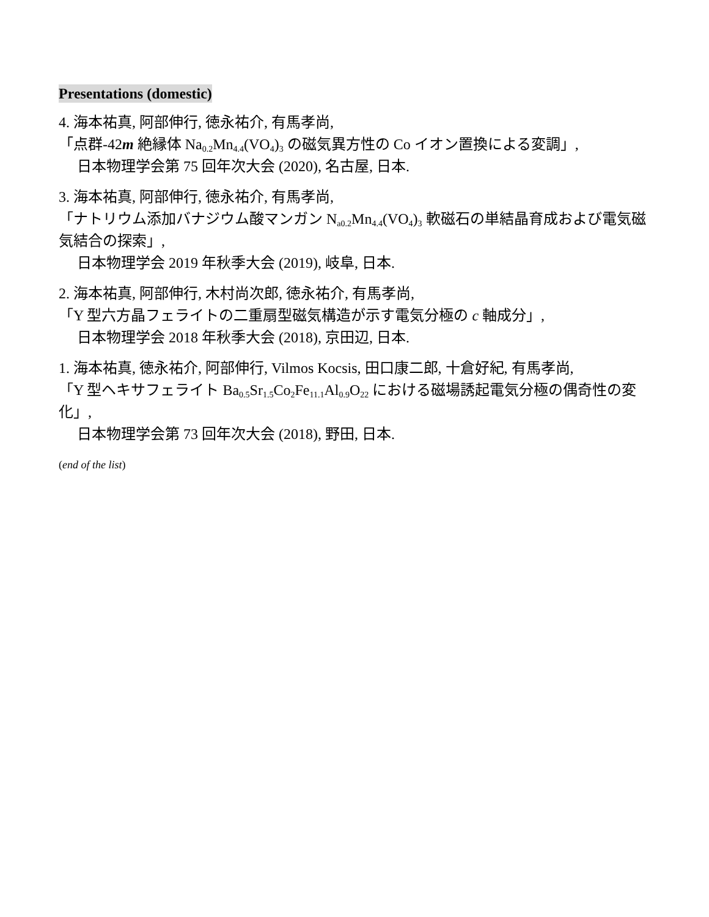Presentations (domestic)
4. 海本祐真, 阿部伸行, 徳永祐介, 有馬孝尚,
「点群-42m 絶縁体 Na<sub>0.2</sub>Mn<sub>4.4</sub>(VO<sub>4</sub>)<sub>3</sub> の磁気異方性の Co イオン置換による変調」,
日本物理学会第 75 回年次大会 (2020), 名古屋, 日本.
3. 海本祐真, 阿部伸行, 徳永祐介, 有馬孝尚,
「ナトリウム添加バナジウム酸マンガン N<sub>a0.2</sub>Mn<sub>4.4</sub>(VO<sub>4</sub>)<sub>3</sub> 軟磁石の単結晶育成および電気磁気結合の探索」,
日本物理学会 2019 年秋季大会 (2019), 岐阜, 日本.
2. 海本祐真, 阿部伸行, 木村尚次郎, 徳永祐介, 有馬孝尚,
「Y 型六方晶フェライトの二重扇型磁気構造が示す電気分極の c 軸成分」,
日本物理学会 2018 年秋季大会 (2018), 京田辺, 日本.
1. 海本祐真, 徳永祐介, 阿部伸行, Vilmos Kocsis, 田口康二郎, 十倉好紀, 有馬孝尚,
「Y 型ヘキサフェライト Ba<sub>0.5</sub>Sr<sub>1.5</sub>Co<sub>2</sub>Fe<sub>11.1</sub>Al<sub>0.9</sub>O<sub>22</sub> における磁場誘起電気分極の偶奇性の変化」,
日本物理学会第 73 回年次大会 (2018), 野田, 日本.
(end of the list)